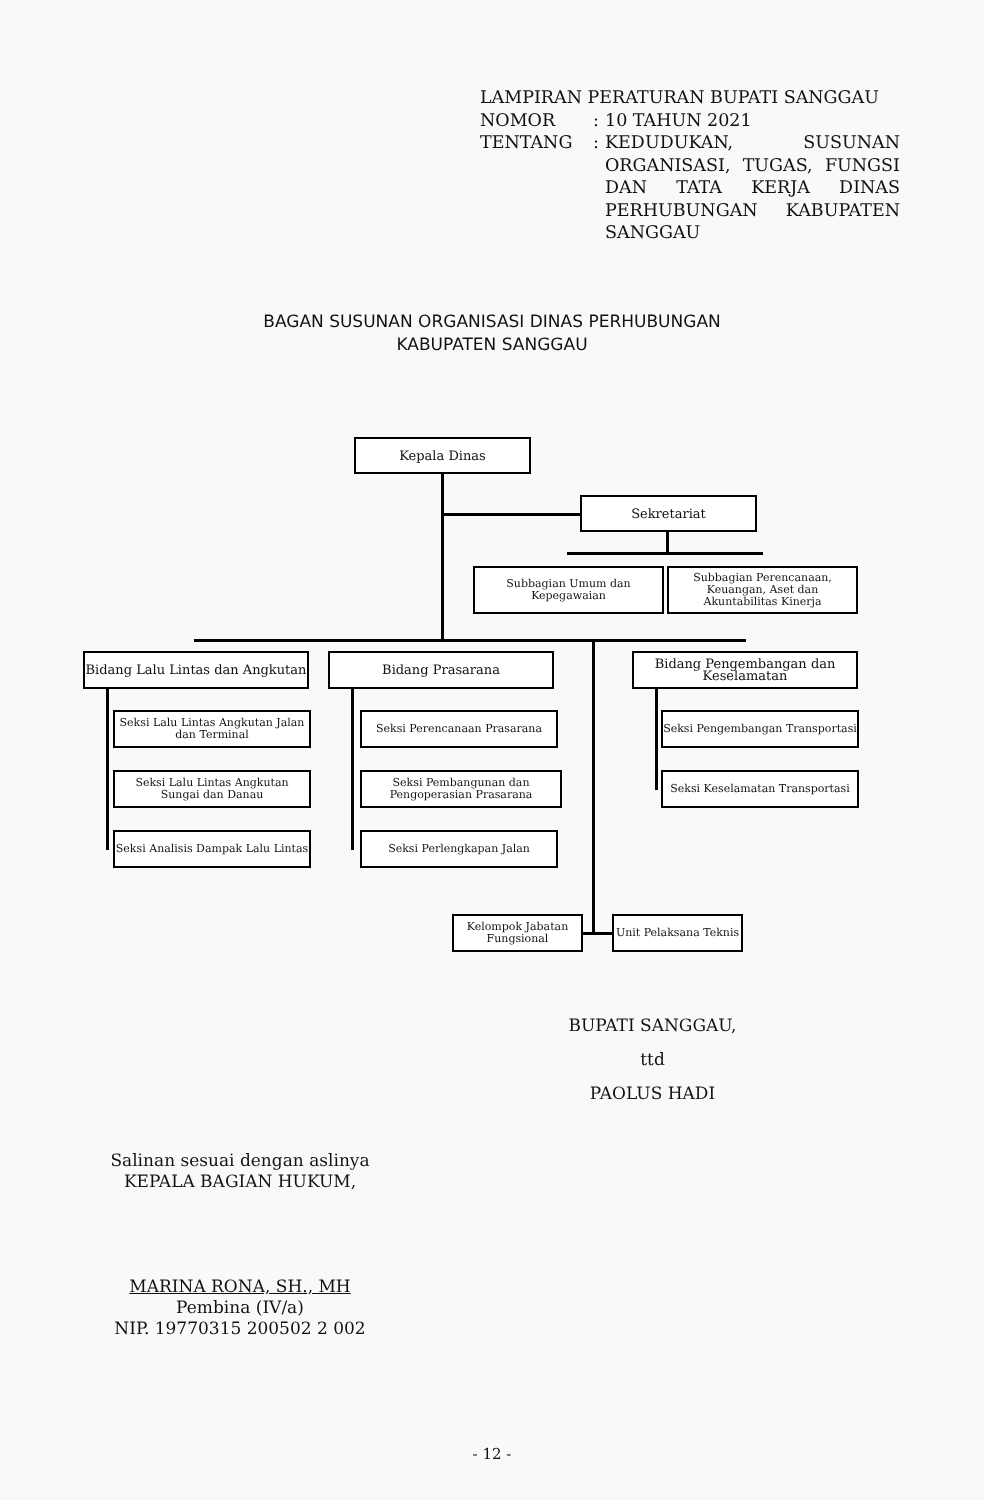LAMPIRAN PERATURAN BUPATI SANGGAU
| NOMOR | : | 10 TAHUN 2021 |
| TENTANG | : | KEDUDUKAN, SUSUNAN ORGANISASI, TUGAS, FUNGSI DAN TATA KERJA DINAS PERHUBUNGAN KABUPATEN SANGGAU |
BAGAN SUSUNAN ORGANISASI DINAS PERHUBUNGAN
KABUPATEN SANGGAU
Kepala Dinas
Sekretariat
Subbagian Umum dan Kepegawaian
Subbagian Perencanaan, Keuangan, Aset dan Akuntabilitas Kinerja
Bidang Lalu Lintas dan Angkutan
Bidang Prasarana
Bidang Pengembangan dan Keselamatan
Seksi Lalu Lintas Angkutan Jalan dan Terminal
Seksi Lalu Lintas Angkutan Sungai dan Danau
Seksi Analisis Dampak Lalu Lintas
Seksi Perencanaan Prasarana
Seksi Pembangunan dan Pengoperasian Prasarana
Seksi Perlengkapan Jalan
Seksi Pengembangan Transportasi
Seksi Keselamatan Transportasi
Kelompok Jabatan Fungsional
Unit Pelaksana Teknis
BUPATI SANGGAU,
ttd
PAOLUS HADI
Salinan sesuai dengan aslinya
KEPALA BAGIAN HUKUM,
MARINA RONA, SH., MH
Pembina (IV/a)
NIP. 19770315 200502 2 002
- 12 -